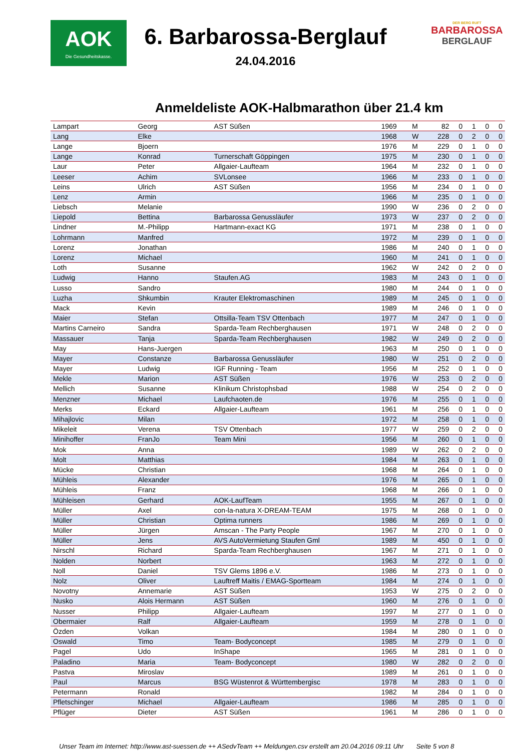AOK
Die Gesundheitskasse.
6. Barbarossa-Berglauf
24.04.2016
DER BERG RUFT
BARBAROSSA
BERGLAUF
Anmeldeliste AOK-Halbmarathon über 21.4 km
| Lampart | Georg | AST Süßen | 1969 | M | 82 | 0 | 1 | 0 | 0 |
| Lang | Elke | | 1968 | W | 228 | 0 | 2 | 0 | 0 |
| Lange | Bjoern | | 1976 | M | 229 | 0 | 1 | 0 | 0 |
| Lange | Konrad | Turnerschaft Göppingen | 1975 | M | 230 | 0 | 1 | 0 | 0 |
| Laur | Peter | Allgaier-Laufteam | 1964 | M | 232 | 0 | 1 | 0 | 0 |
| Leeser | Achim | SVLonsee | 1966 | M | 233 | 0 | 1 | 0 | 0 |
| Leins | Ulrich | AST Süßen | 1956 | M | 234 | 0 | 1 | 0 | 0 |
| Lenz | Armin | | 1966 | M | 235 | 0 | 1 | 0 | 0 |
| Liebsch | Melanie | | 1990 | W | 236 | 0 | 2 | 0 | 0 |
| Liepold | Bettina | Barbarossa Genussläufer | 1973 | W | 237 | 0 | 2 | 0 | 0 |
| Lindner | M.-Philipp | Hartmann-exact KG | 1971 | M | 238 | 0 | 1 | 0 | 0 |
| Lohrmann | Manfred | | 1972 | M | 239 | 0 | 1 | 0 | 0 |
| Lorenz | Jonathan | | 1986 | M | 240 | 0 | 1 | 0 | 0 |
| Lorenz | Michael | | 1960 | M | 241 | 0 | 1 | 0 | 0 |
| Loth | Susanne | | 1962 | W | 242 | 0 | 2 | 0 | 0 |
| Ludwig | Hanno | Staufen.AG | 1983 | M | 243 | 0 | 1 | 0 | 0 |
| Lusso | Sandro | | 1980 | M | 244 | 0 | 1 | 0 | 0 |
| Luzha | Shkumbin | Krauter Elektromaschinen | 1989 | M | 245 | 0 | 1 | 0 | 0 |
| Mack | Kevin | | 1989 | M | 246 | 0 | 1 | 0 | 0 |
| Maier | Stefan | Ottsilla-Team TSV Ottenbach | 1977 | M | 247 | 0 | 1 | 0 | 0 |
| Martins Carneiro | Sandra | Sparda-Team Rechberghausen | 1971 | W | 248 | 0 | 2 | 0 | 0 |
| Massauer | Tanja | Sparda-Team Rechberghausen | 1982 | W | 249 | 0 | 2 | 0 | 0 |
| May | Hans-Juergen | | 1963 | M | 250 | 0 | 1 | 0 | 0 |
| Mayer | Constanze | Barbarossa Genussläufer | 1980 | W | 251 | 0 | 2 | 0 | 0 |
| Mayer | Ludwig | IGF Running - Team | 1956 | M | 252 | 0 | 1 | 0 | 0 |
| Mekle | Marion | AST Süßen | 1976 | W | 253 | 0 | 2 | 0 | 0 |
| Mellich | Susanne | Klinikum Christophsbad | 1988 | W | 254 | 0 | 2 | 0 | 0 |
| Menzner | Michael | Laufchaoten.de | 1976 | M | 255 | 0 | 1 | 0 | 0 |
| Merks | Eckard | Allgaier-Laufteam | 1961 | M | 256 | 0 | 1 | 0 | 0 |
| Mihajlovic | Milan | | 1972 | M | 258 | 0 | 1 | 0 | 0 |
| Mikeleit | Verena | TSV Ottenbach | 1977 | W | 259 | 0 | 2 | 0 | 0 |
| Minihoffer | FranJo | Team Mini | 1956 | M | 260 | 0 | 1 | 0 | 0 |
| Mok | Anna | | 1989 | W | 262 | 0 | 2 | 0 | 0 |
| Molt | Matthias | | 1984 | M | 263 | 0 | 1 | 0 | 0 |
| Mücke | Christian | | 1968 | M | 264 | 0 | 1 | 0 | 0 |
| Mühleis | Alexander | | 1976 | M | 265 | 0 | 1 | 0 | 0 |
| Mühleis | Franz | | 1968 | M | 266 | 0 | 1 | 0 | 0 |
| Mühleisen | Gerhard | AOK-LaufTeam | 1955 | M | 267 | 0 | 1 | 0 | 0 |
| Müller | Axel | con-la-natura X-DREAM-TEAM | 1975 | M | 268 | 0 | 1 | 0 | 0 |
| Müller | Christian | Optima runners | 1986 | M | 269 | 0 | 1 | 0 | 0 |
| Müller | Jürgen | Amscan - The Party People | 1967 | M | 270 | 0 | 1 | 0 | 0 |
| Müller | Jens | AVS AutoVermietung Staufen Gml | 1989 | M | 450 | 0 | 1 | 0 | 0 |
| Nirschl | Richard | Sparda-Team Rechberghausen | 1967 | M | 271 | 0 | 1 | 0 | 0 |
| Nolden | Norbert | | 1963 | M | 272 | 0 | 1 | 0 | 0 |
| Noll | Daniel | TSV Glems 1896 e.V. | 1986 | M | 273 | 0 | 1 | 0 | 0 |
| Nolz | Oliver | Lauftreff Maitis / EMAG-Sportteam | 1984 | M | 274 | 0 | 1 | 0 | 0 |
| Novotny | Annemarie | AST Süßen | 1953 | W | 275 | 0 | 2 | 0 | 0 |
| Nusko | Alois Hermann | AST Süßen | 1960 | M | 276 | 0 | 1 | 0 | 0 |
| Nusser | Philipp | Allgaier-Laufteam | 1997 | M | 277 | 0 | 1 | 0 | 0 |
| Obermaier | Ralf | Allgaier-Laufteam | 1959 | M | 278 | 0 | 1 | 0 | 0 |
| Özden | Volkan | | 1984 | M | 280 | 0 | 1 | 0 | 0 |
| Oswald | Timo | Team- Bodyconcept | 1985 | M | 279 | 0 | 1 | 0 | 0 |
| Pagel | Udo | InShape | 1965 | M | 281 | 0 | 1 | 0 | 0 |
| Paladino | Maria | Team- Bodyconcept | 1980 | W | 282 | 0 | 2 | 0 | 0 |
| Pastva | Miroslav | | 1989 | M | 261 | 0 | 1 | 0 | 0 |
| Paul | Marcus | BSG Wüstenrot & Württembergisc | 1978 | M | 283 | 0 | 1 | 0 | 0 |
| Petermann | Ronald | | 1982 | M | 284 | 0 | 1 | 0 | 0 |
| Pfletschinger | Michael | Allgaier-Laufteam | 1986 | M | 285 | 0 | 1 | 0 | 0 |
| Pflüger | Dieter | AST Süßen | 1961 | M | 286 | 0 | 1 | 0 | 0 |
Unser Team im Internet: http://www.ast-suessen.de ++ ASedvTeam ++ Meldungen.csv erstellt am 20.04.2016 09:11 Uhr Seite 5 von 8